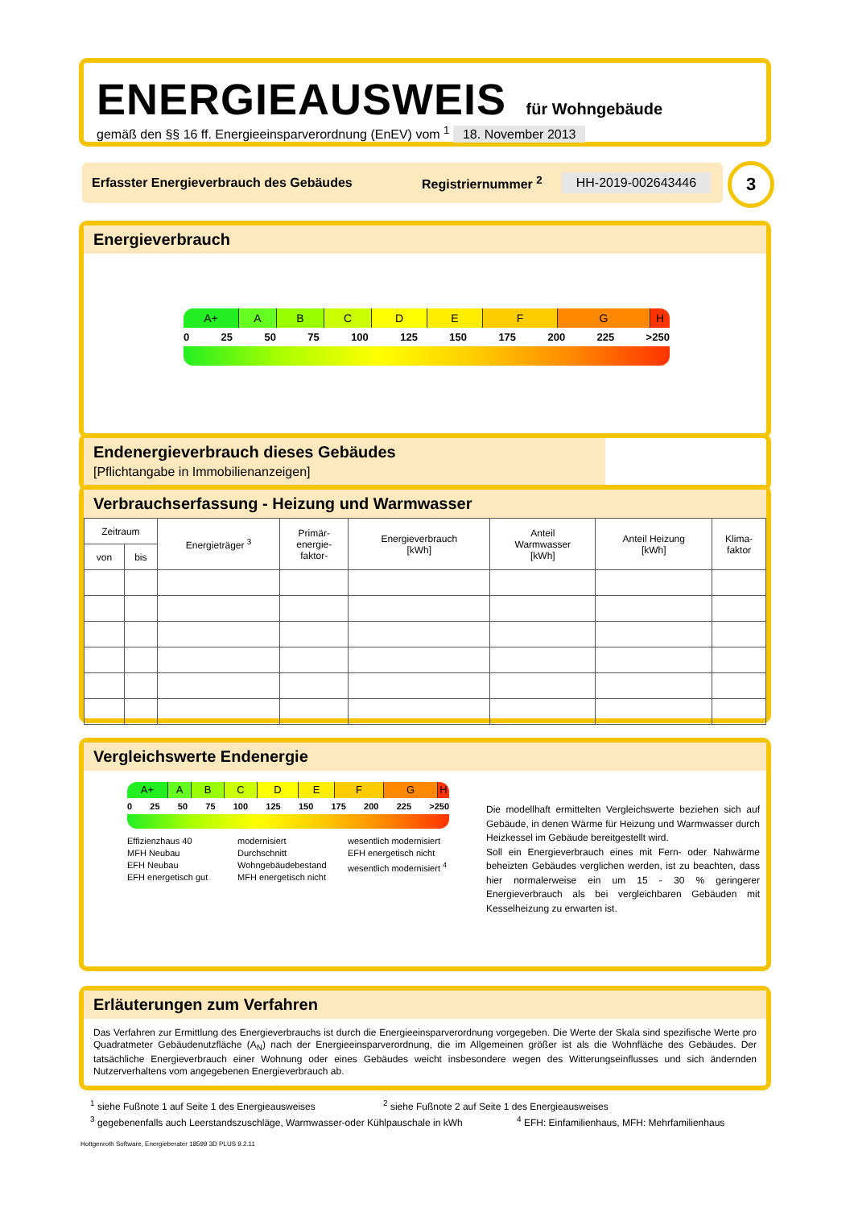ENERGIEAUSWEIS für Wohngebäude
gemäß den §§ 16 ff. Energieeinsparverordnung (EnEV) vom <sup>1</sup> 18. November 2013
Erfasster Energieverbrauch des Gebäudes Registriernummer <sup>2</sup> HH-2019-002643446 3
Energieverbrauch
A+ A B C D E F G H
0 25 50 75 100 125 150 175 200 225 >250
Endenergieverbrauch dieses Gebäudes
[Pflichtangabe in Immobilienanzeigen]
Verbrauchserfassung - Heizung und Warmwasser
| Zeitraum | | Energieträger <sup>3</sup> | Primär- energie- faktor- | Energieverbrauch [kWh] | Anteil Warmwasser [kWh] | Anteil Heizung [kWh] | Klima- faktor |
| --- | --- | --- | --- | --- | --- | --- | --- |
| von | bis | | | | | | |
Vergleichswerte Endenergie
A+ A B C D E F G H
0 25 50 75 100 125 150 175 200 225 >250
Effizienzhaus 40
MFH Neubau
EFH Neubau
EFH energetisch gut modernisiert
Durchschnitt Wohngebäudebestand
MFH energetisch nicht wesentlich modernisiert
EFH energetisch nicht wesentlich modernisiert <sup>4</sup>
Die modellhaft ermittelten Vergleichswerte beziehen sich auf Gebäude, in denen Wärme für Heizung und Warmwasser durch Heizkessel im Gebäude bereitgestellt wird.
Soll ein Energieverbrauch eines mit Fern- oder Nahwärme beheizten Gebäudes verglichen werden, ist zu beachten, dass hier normalerweise ein um 15 - 30 % geringerer Energieverbrauch als bei vergleichbaren Gebäuden mit Kesselheizung zu erwarten ist.
Erläuterungen zum Verfahren
Das Verfahren zur Ermittlung des Energieverbrauchs ist durch die Energieeinsparverordnung vorgegeben. Die Werte der Skala sind spezifische Werte pro Quadratmeter Gebäudenutzfläche (A<sub>N</sub>) nach der Energieeinsparverordnung, die im Allgemeinen größer ist als die Wohnfläche des Gebäudes. Der tatsächliche Energieverbrauch einer Wohnung oder eines Gebäudes weicht insbesondere wegen des Witterungseinflusses und sich ändernden Nutzerverhaltens vom angegebenen Energieverbrauch ab.
<sup>1</sup> siehe Fußnote 1 auf Seite 1 des Energieausweises <sup>2</sup> siehe Fußnote 2 auf Seite 1 des Energieausweises
<sup>3</sup> gegebenenfalls auch Leerstandszuschläge, Warmwasser-oder Kühlpauschale in kWh <sup>4</sup> EFH: Einfamilienhaus, MFH: Mehrfamilienhaus
Hottgenroth Software, Energieberater 18599 3D PLUS 9.2.11